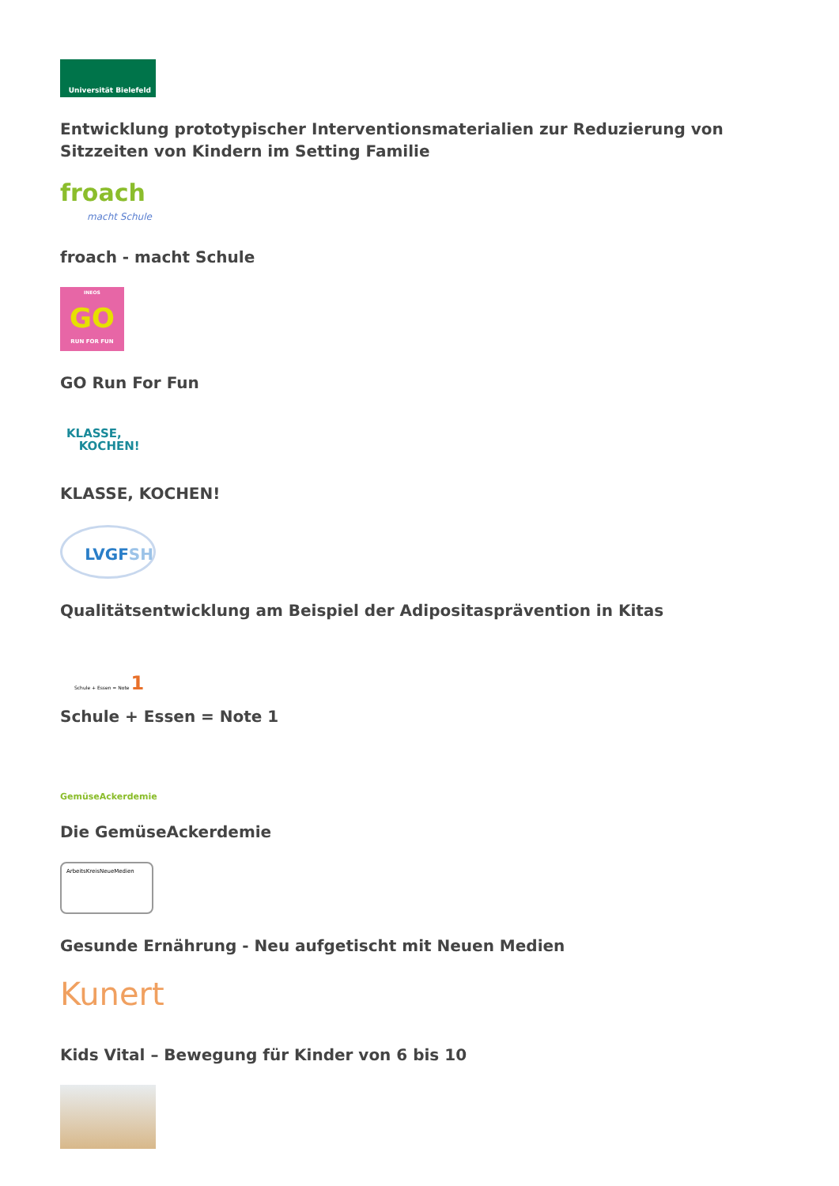Universität Bielefeld
Entwicklung prototypischer Interventionsmaterialien zur Reduzierung von Sitzzeiten von Kindern im Setting Familie
froach
macht Schule
froach - macht Schule
INEOS
GO
RUN FOR FUN
GO Run For Fun
KLASSE,
KOCHEN!
KLASSE, KOCHEN!
LVGFSH
Qualitätsentwicklung am Beispiel der Adipositasprävention in Kitas
Schule + Essen = Note 1
Schule + Essen = Note 1
GemüseAckerdemie
Die GemüseAckerdemie
ArbeitsKreisNeueMedien
Gesunde Ernährung - Neu aufgetischt mit Neuen Medien
Kunert
Kids Vital – Bewegung für Kinder von 6 bis 10